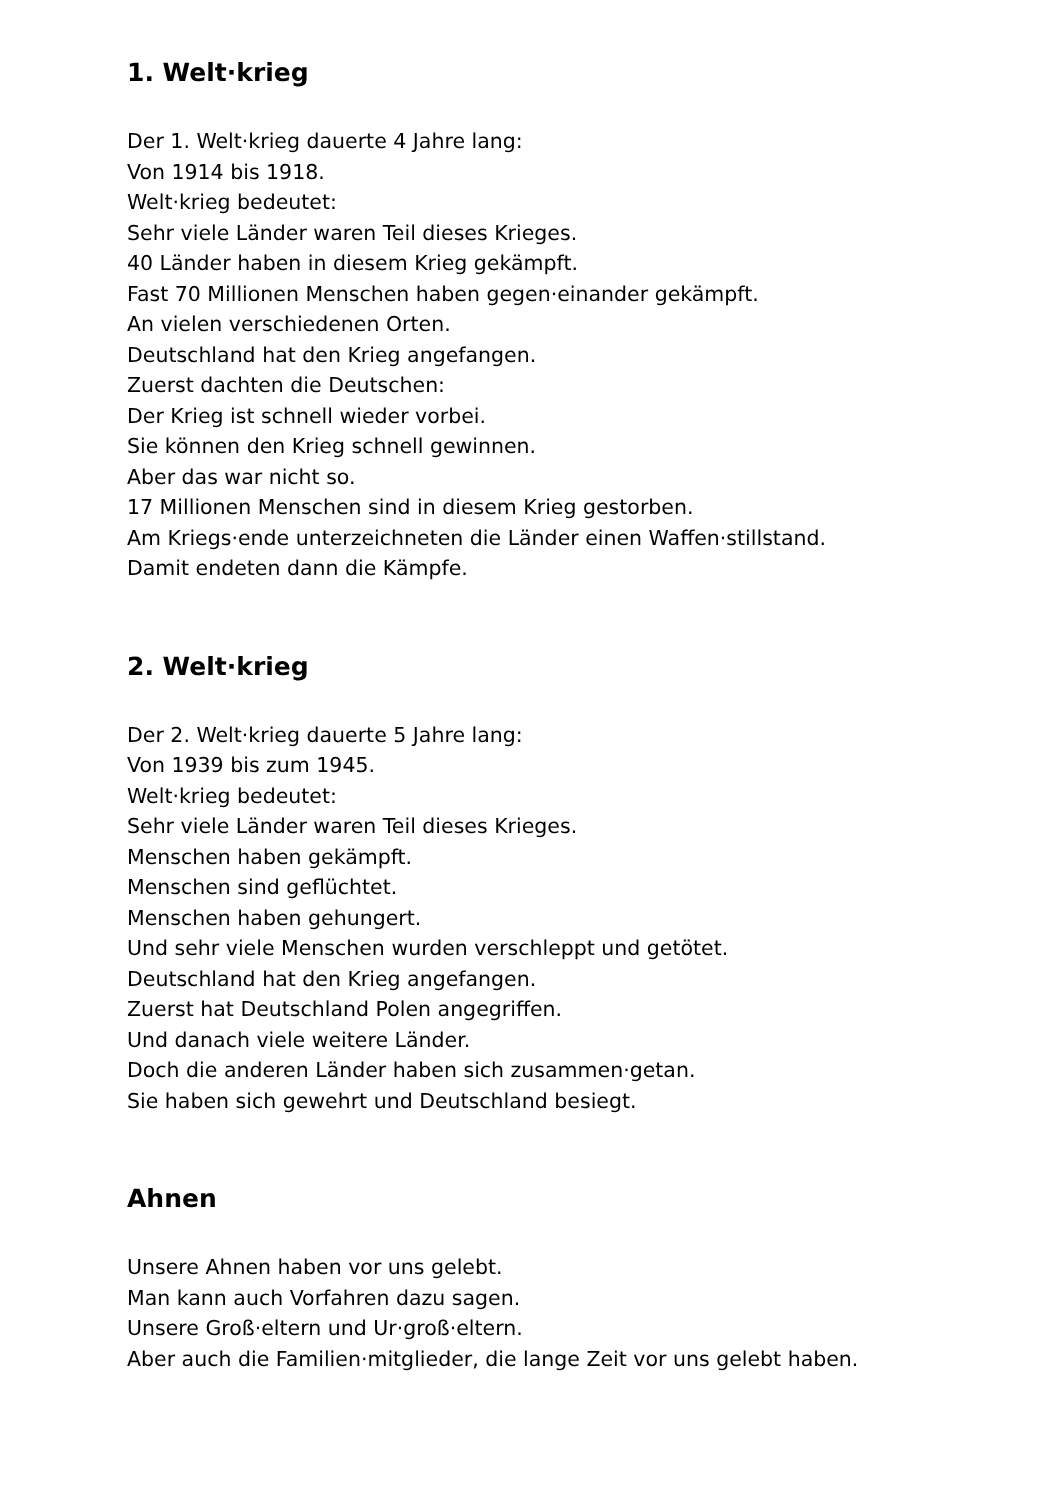1. Welt·krieg
Der 1. Welt·krieg dauerte 4 Jahre lang:
Von 1914 bis 1918.
Welt·krieg bedeutet:
Sehr viele Länder waren Teil dieses Krieges.
40 Länder haben in diesem Krieg gekämpft.
Fast 70 Millionen Menschen haben gegen·einander gekämpft.
An vielen verschiedenen Orten.
Deutschland hat den Krieg angefangen.
Zuerst dachten die Deutschen:
Der Krieg ist schnell wieder vorbei.
Sie können den Krieg schnell gewinnen.
Aber das war nicht so.
17 Millionen Menschen sind in diesem Krieg gestorben.
Am Kriegs·ende unterzeichneten die Länder einen Waffen·stillstand.
Damit endeten dann die Kämpfe.
2. Welt·krieg
Der 2. Welt·krieg dauerte 5 Jahre lang:
Von 1939 bis zum 1945.
Welt·krieg bedeutet:
Sehr viele Länder waren Teil dieses Krieges.
Menschen haben gekämpft.
Menschen sind geflüchtet.
Menschen haben gehungert.
Und sehr viele Menschen wurden verschleppt und getötet.
Deutschland hat den Krieg angefangen.
Zuerst hat Deutschland Polen angegriffen.
Und danach viele weitere Länder.
Doch die anderen Länder haben sich zusammen·getan.
Sie haben sich gewehrt und Deutschland besiegt.
Ahnen
Unsere Ahnen haben vor uns gelebt.
Man kann auch Vorfahren dazu sagen.
Unsere Groß·eltern und Ur·groß·eltern.
Aber auch die Familien·mitglieder, die lange Zeit vor uns gelebt haben.